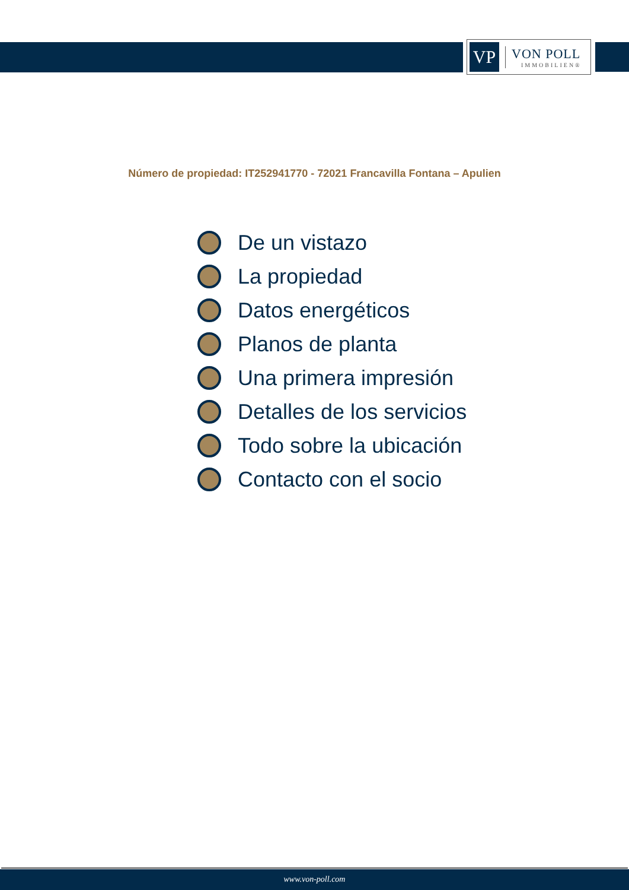VP
VON POLL
IMMOBILIEN®
Número de propiedad: IT252941770 - 72021 Francavilla Fontana – Apulien
De un vistazo
La propiedad
Datos energéticos
Planos de planta
Una primera impresión
Detalles de los servicios
Todo sobre la ubicación
Contacto con el socio
www.von-poll.com